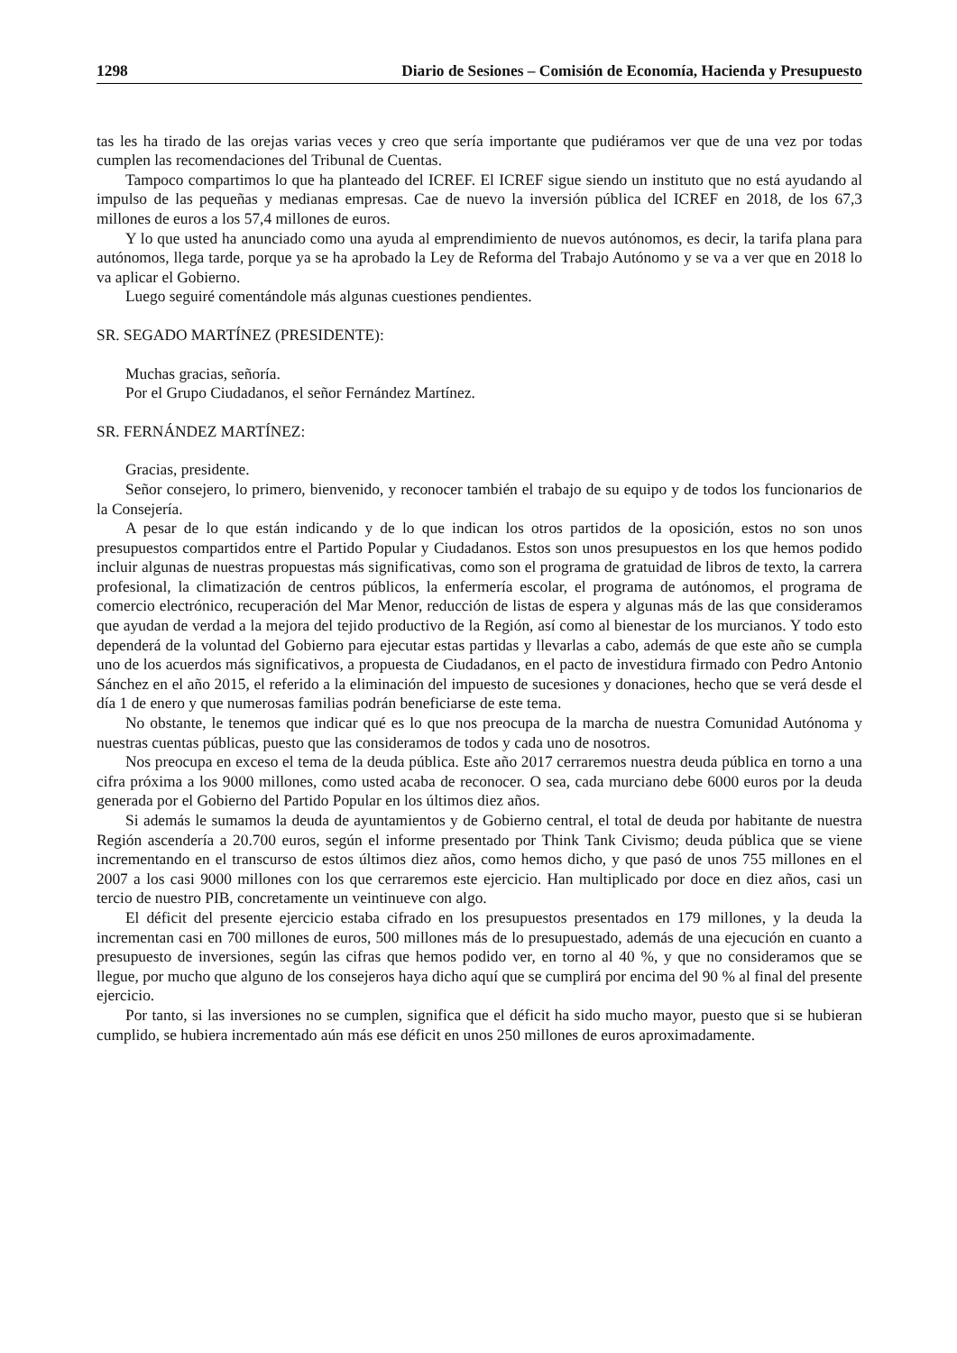1298 Diario de Sesiones – Comisión de Economía, Hacienda y Presupuesto
tas les ha tirado de las orejas varias veces y creo que sería importante que pudiéramos ver que de una vez por todas cumplen las recomendaciones del Tribunal de Cuentas.
Tampoco compartimos lo que ha planteado del ICREF. El ICREF sigue siendo un instituto que no está ayudando al impulso de las pequeñas y medianas empresas. Cae de nuevo la inversión pública del ICREF en 2018, de los 67,3 millones de euros a los 57,4 millones de euros.
Y lo que usted ha anunciado como una ayuda al emprendimiento de nuevos autónomos, es decir, la tarifa plana para autónomos, llega tarde, porque ya se ha aprobado la Ley de Reforma del Trabajo Autónomo y se va a ver que en 2018 lo va aplicar el Gobierno.
Luego seguiré comentándole más algunas cuestiones pendientes.
SR. SEGADO MARTÍNEZ (PRESIDENTE):
Muchas gracias, señoría.
Por el Grupo Ciudadanos, el señor Fernández Martínez.
SR. FERNÁNDEZ MARTÍNEZ:
Gracias, presidente.
Señor consejero, lo primero, bienvenido, y reconocer también el trabajo de su equipo y de todos los funcionarios de la Consejería.
A pesar de lo que están indicando y de lo que indican los otros partidos de la oposición, estos no son unos presupuestos compartidos entre el Partido Popular y Ciudadanos. Estos son unos presupuestos en los que hemos podido incluir algunas de nuestras propuestas más significativas, como son el programa de gratuidad de libros de texto, la carrera profesional, la climatización de centros públicos, la enfermería escolar, el programa de autónomos, el programa de comercio electrónico, recuperación del Mar Menor, reducción de listas de espera y algunas más de las que consideramos que ayudan de verdad a la mejora del tejido productivo de la Región, así como al bienestar de los murcianos. Y todo esto dependerá de la voluntad del Gobierno para ejecutar estas partidas y llevarlas a cabo, además de que este año se cumpla uno de los acuerdos más significativos, a propuesta de Ciudadanos, en el pacto de investidura firmado con Pedro Antonio Sánchez en el año 2015, el referido a la eliminación del impuesto de sucesiones y donaciones, hecho que se verá desde el día 1 de enero y que numerosas familias podrán beneficiarse de este tema.
No obstante, le tenemos que indicar qué es lo que nos preocupa de la marcha de nuestra Comunidad Autónoma y nuestras cuentas públicas, puesto que las consideramos de todos y cada uno de nosotros.
Nos preocupa en exceso el tema de la deuda pública. Este año 2017 cerraremos nuestra deuda pública en torno a una cifra próxima a los 9000 millones, como usted acaba de reconocer. O sea, cada murciano debe 6000 euros por la deuda generada por el Gobierno del Partido Popular en los últimos diez años.
Si además le sumamos la deuda de ayuntamientos y de Gobierno central, el total de deuda por habitante de nuestra Región ascendería a 20.700 euros, según el informe presentado por Think Tank Civismo; deuda pública que se viene incrementando en el transcurso de estos últimos diez años, como hemos dicho, y que pasó de unos 755 millones en el 2007 a los casi 9000 millones con los que cerraremos este ejercicio. Han multiplicado por doce en diez años, casi un tercio de nuestro PIB, concretamente un veintinueve con algo.
El déficit del presente ejercicio estaba cifrado en los presupuestos presentados en 179 millones, y la deuda la incrementan casi en 700 millones de euros, 500 millones más de lo presupuestado, además de una ejecución en cuanto a presupuesto de inversiones, según las cifras que hemos podido ver, en torno al 40 %, y que no consideramos que se llegue, por mucho que alguno de los consejeros haya dicho aquí que se cumplirá por encima del 90 % al final del presente ejercicio.
Por tanto, si las inversiones no se cumplen, significa que el déficit ha sido mucho mayor, puesto que si se hubieran cumplido, se hubiera incrementado aún más ese déficit en unos 250 millones de euros aproximadamente.